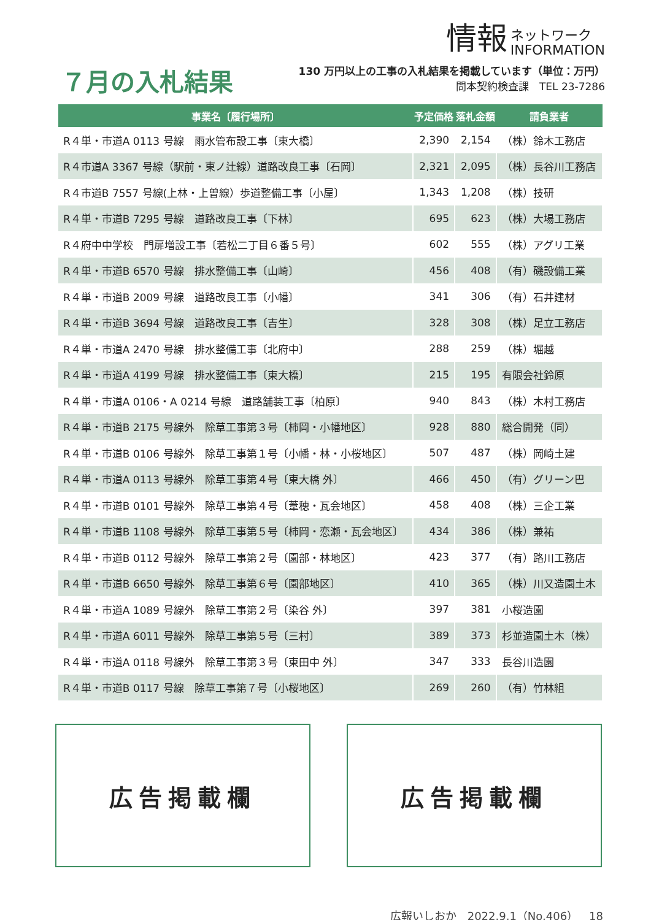情報 ネットワーク
INFORMATION
７月の入札結果
130 万円以上の工事の入札結果を掲載しています（単位：万円）
問本契約検査課　TEL 23-7286
| 事業名〔履行場所〕 | 予定価格 | 落札金額 | 請負業者 |
| --- | --- | --- | --- |
| R４単・市道A 0113 号線 雨水管布設工事〔東大橋〕 | 2,390 | 2,154 | （株）鈴木工務店 |
| R４市道A 3367 号線（駅前・東ノ辻線）道路改良工事〔石岡〕 | 2,321 | 2,095 | （株）長谷川工務店 |
| R４市道B 7557 号線(上林・上曽線）歩道整備工事〔小屋〕 | 1,343 | 1,208 | （株）技研 |
| R４単・市道B 7295 号線 道路改良工事〔下林〕 | 695 | 623 | （株）大場工務店 |
| R４府中中学校 門扉増設工事〔若松二丁目６番５号〕 | 602 | 555 | （株）アグリ工業 |
| R４単・市道B 6570 号線 排水整備工事〔山崎〕 | 456 | 408 | （有）磯設備工業 |
| R４単・市道B 2009 号線 道路改良工事〔小幡〕 | 341 | 306 | （有）石井建材 |
| R４単・市道B 3694 号線 道路改良工事〔吉生〕 | 328 | 308 | （株）足立工務店 |
| R４単・市道A 2470 号線 排水整備工事〔北府中〕 | 288 | 259 | （株）堀越 |
| R４単・市道A 4199 号線 排水整備工事〔東大橋〕 | 215 | 195 | 有限会社鈴原 |
| R４単・市道A 0106・A 0214 号線 道路舗装工事〔柏原〕 | 940 | 843 | （株）木村工務店 |
| R４単・市道B 2175 号線外 除草工事第３号〔柿岡・小幡地区〕 | 928 | 880 | 総合開発（同） |
| R４単・市道B 0106 号線外 除草工事第１号〔小幡・林・小桜地区〕 | 507 | 487 | （株）岡崎土建 |
| R４単・市道A 0113 号線外 除草工事第４号〔東大橋 外〕 | 466 | 450 | （有）グリーン巴 |
| R４単・市道B 0101 号線外 除草工事第４号〔葦穂・瓦会地区〕 | 458 | 408 | （株）三企工業 |
| R４単・市道B 1108 号線外 除草工事第５号〔柿岡・恋瀬・瓦会地区〕 | 434 | 386 | （株）兼祐 |
| R４単・市道B 0112 号線外 除草工事第２号〔園部・林地区〕 | 423 | 377 | （有）路川工務店 |
| R４単・市道B 6650 号線外 除草工事第６号〔園部地区〕 | 410 | 365 | （株）川又造園土木 |
| R４単・市道A 1089 号線外 除草工事第２号〔染谷 外〕 | 397 | 381 | 小桜造園 |
| R４単・市道A 6011 号線外 除草工事第５号〔三村〕 | 389 | 373 | 杉並造園土木（株） |
| R４単・市道A 0118 号線外 除草工事第３号〔東田中 外〕 | 347 | 333 | 長谷川造園 |
| R４単・市道B 0117 号線 除草工事第７号〔小桜地区〕 | 269 | 260 | （有）竹林組 |
広告掲載欄 広告掲載欄
広報いしおか　2022.9.1（No.406）　18